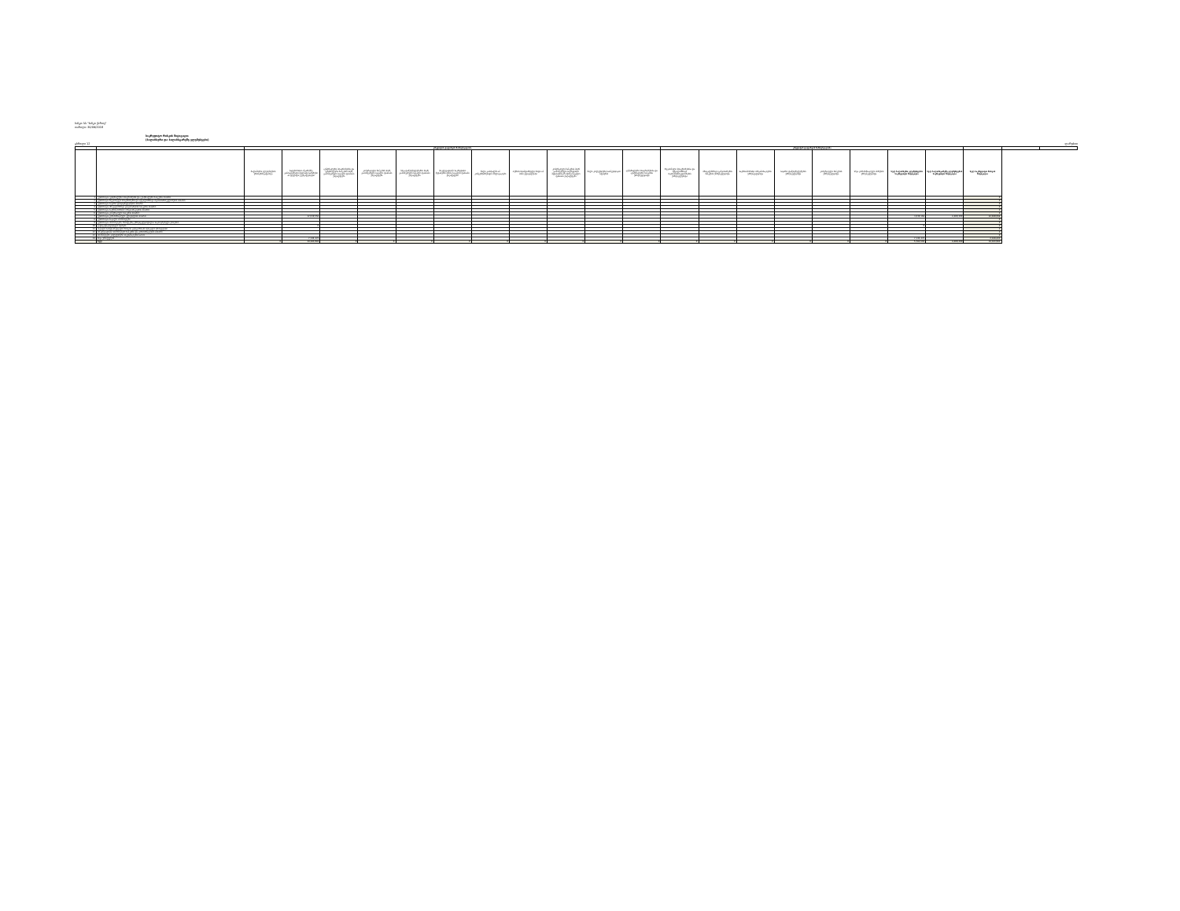ბანკი: სს "ბანკი ქართუ"
თარიღი: 30/09/2018
საკრედიტო რისკის მიტიგაცია
(ბალანსური და ბალანსგარეშე ელემენტები)
ცხრილი 12 ლარებით
| | | კრედიტის დაფარვის ჩარიცხვადობა | | | | | | | | | | | კრედიტის დაფარვის ჩარიცხვადობა | | | | | | | | | | |
| | | ბალანსური ელემენტების ურთიერთგაქვითვა | სადეპოზიტო ანგარიშზე განთავსებული ფულადი სახსრები ან ფულადი ეკვივალენტები | ცენტრალური მთავრობების და ცენტრალური ბანკების მიერ გამოშვებული სავალო ფასიანი ქაღალდები | კომერციული ბანკების მიერ გამოშვებული სავალო ფასიანი ქაღალდები | სხვა დაწესებულებების მიერ გამოშვებული სავალო ფასიანი ქაღალდები | მოკლევადიანი საკრედიტო შეფასების მქონე სავალო ფასიანი ქაღალდები | წილი კაპიტალში ან კონვერტირებადი ობლიგაციები | ოქროს სტანდარტული ზოდი ან მისი ექვივალენტი | კომერციული ბანკების მიერ გამოშვებული საკრედიტო შეფასების არ მქონე სავალო ფასიანი ქაღალდები | წილი კოლექტიური საინვესტიციო სქემებში | ცენტრალური მთავრობებისა და ცენტრალური ბანკების უზრუნველყოფა | რეგიონული მთავრობებისა და ადგილობრივი თვითმმართველობების უზრუნველყოფა | მრავალმხრივი განვითარების ბანკების უზრუნველყოფა | საერთაშორისო ორგანიზაციების უზრუნველყოფა | საჯარო დაწესებულებების უზრუნველყოფა | კომერციული ბანკების უზრუნველყოფა | სხვა კორპორაციული პირების უზრუნველყოფა | ხულ ბალანსური ელემენტების საკრედიტო მიტიგაცია | ხულ ბალანსგარეშე ელემენტების საკრედიტო მიტიგაცია | ხულ საკრედიტო რისკის მიტიგაცია | | |
| 1 | ექსპოზიცია ცენტრალური მთავრობების და ცენტრალური ბანკების მიმართ | | | | | | | | | | | | | | | | | | | | 0 | | |
| 2 | ექსპოზიცია რეგიონული მთავრობების და ადგილობრივი თვითმმართველობების მიმართ | | | | | | | | | | | | | | | | | | | | 0 | | |
| 3 | ექსპოზიცია საჯარო დაწესებულებების მიმართ | | | | | | | | | | | | | | | | | | | | 0 | | |
| 4 | ექსპოზიცია მრავალმხრივი განვითარების ბანკების მიმართ | | | | | | | | | | | | | | | | | | | | 0 | | |
| 5 | ექსპოზიცია საერთაშორისო ორგანიზაციების მიმართ | | | | | | | | | | | | | | | | | | | | 0 | | |
| 6 | ექსპოზიცია კომერციული ბანკების მიმართ | | | | | | | | | | | | | | | | | | | | 0 | | |
| 7 | ექსპოზიცია კორპორაციული კლიენტების მიმართ | | 12,039,558 | | | | | | | | | | | | | | | | 3,639,168 | 8,400,390 | 12,039,558 | | |
| 8 | ექსპოზიცია საცალო მოთხოვნები | | | | | | | | | | | | | | | | | | | | 0 | | |
| 9 | ექსპოზიცია მოთხოვნები, რომლებიც უზრუნველყოფილია საცხოვრებელი ქონებით | | | | | | | | | | | | | | | | | | | | 0 | | |
| 10 | ვადაგადაცილებული სესხები | | 0 | | | | | | | | | | | | | | | | 0 | | 0 | | |
| 11 | მაღალი საზედამხედველო რისკის კატეგორიაში შემავალი ერთეულები | | | | | | | | | | | | | | | | | | | | 0 | | |
| 12 | მოკლევადიანი მოთხოვნები ბანკების და კორპორაციების მიმართ | | | | | | | | | | | | | | | | | | | | 0 | | |
| 13 | მოთხოვნები კოლექტიური ინვესტიციების სახით | | | | | | | | | | | | | | | | | | | | 0 | | |
| 14 | სხვა ერთეულები | | 2,144,423 | | | | | | | | | | | | | | | | 2,144,423 | | 2,144,423 | | |
| | სულ | 0 | 14,183,981 | 0 | 0 | 0 | 0 | 0 | 0 | 0 | 0 | 0 | 0 | 0 | 0 | 0 | 0 | 0 | 5,783,591 | 8,400,390 | 14,183,981 | | |